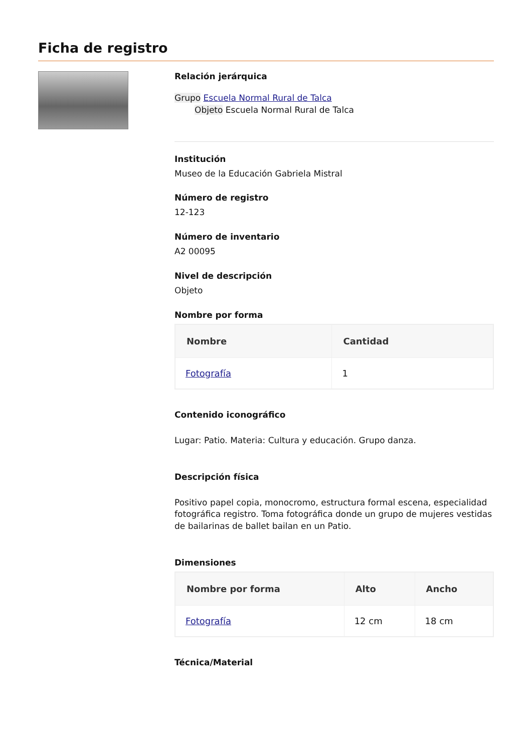Ficha de registro
Relación jerárquica
Grupo Escuela Normal Rural de Talca
Objeto Escuela Normal Rural de Talca
Institución
Museo de la Educación Gabriela Mistral
Número de registro
12-123
Número de inventario
A2 00095
Nivel de descripción
Objeto
Nombre por forma
| Nombre | Cantidad |
| --- | --- |
| Fotografía | 1 |
Contenido iconográfico
Lugar: Patio. Materia: Cultura y educación. Grupo danza.
Descripción física
Positivo papel copia, monocromo, estructura formal escena, especialidad fotográfica registro. Toma fotográfica donde un grupo de mujeres vestidas de bailarinas de ballet bailan en un Patio.
Dimensiones
| Nombre por forma | Alto | Ancho |
| --- | --- | --- |
| Fotografía | 12 cm | 18 cm |
Técnica/Material